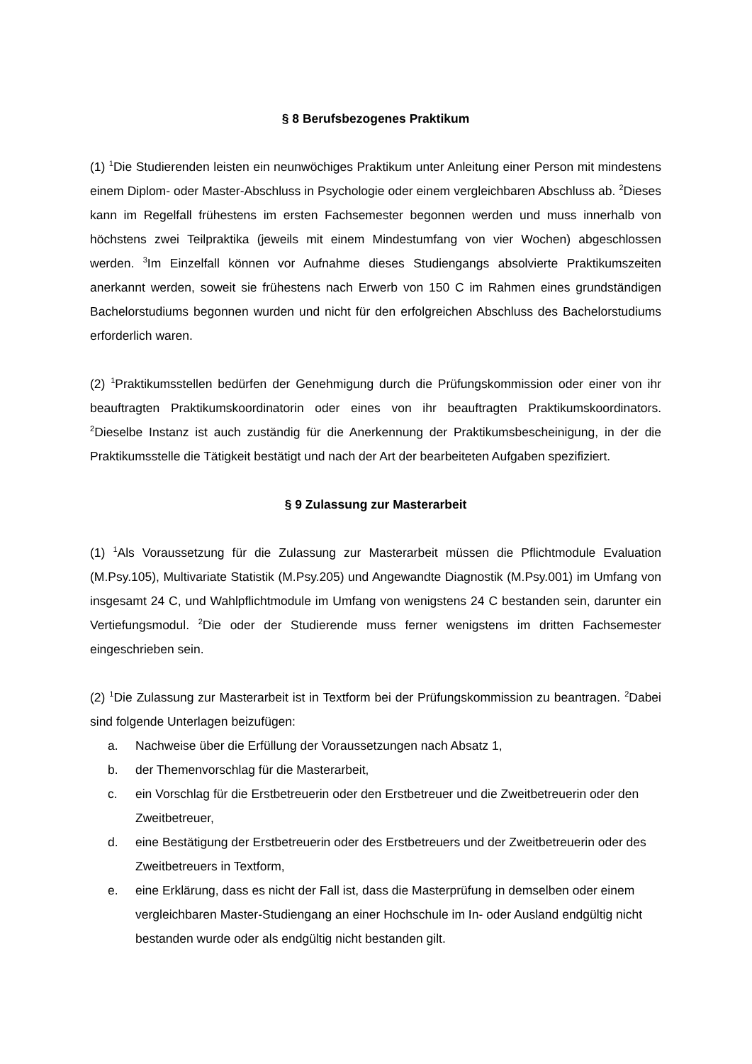§ 8 Berufsbezogenes Praktikum
(1) <sup>1</sup>Die Studierenden leisten ein neunwöchiges Praktikum unter Anleitung einer Person mit mindestens einem Diplom- oder Master-Abschluss in Psychologie oder einem vergleichbaren Abschluss ab. <sup>2</sup>Dieses kann im Regelfall frühestens im ersten Fachsemester begonnen werden und muss innerhalb von höchstens zwei Teilpraktika (jeweils mit einem Mindestumfang von vier Wochen) abgeschlossen werden. <sup>3</sup>Im Einzelfall können vor Aufnahme dieses Studiengangs absolvierte Praktikumszeiten anerkannt werden, soweit sie frühestens nach Erwerb von 150 C im Rahmen eines grundständigen Bachelorstudiums begonnen wurden und nicht für den erfolgreichen Abschluss des Bachelorstudiums erforderlich waren.
(2) <sup>1</sup>Praktikumsstellen bedürfen der Genehmigung durch die Prüfungskommission oder einer von ihr beauftragten Praktikumskoordinatorin oder eines von ihr beauftragten Praktikumskoordinators. <sup>2</sup>Dieselbe Instanz ist auch zuständig für die Anerkennung der Praktikumsbescheinigung, in der die Praktikumsstelle die Tätigkeit bestätigt und nach der Art der bearbeiteten Aufgaben spezifiziert.
§ 9 Zulassung zur Masterarbeit
(1) <sup>1</sup>Als Voraussetzung für die Zulassung zur Masterarbeit müssen die Pflichtmodule Evaluation (M.Psy.105), Multivariate Statistik (M.Psy.205) und Angewandte Diagnostik (M.Psy.001) im Umfang von insgesamt 24 C, und Wahlpflichtmodule im Umfang von wenigstens 24 C bestanden sein, darunter ein Vertiefungsmodul. <sup>2</sup>Die oder der Studierende muss ferner wenigstens im dritten Fachsemester eingeschrieben sein.
(2) <sup>1</sup>Die Zulassung zur Masterarbeit ist in Textform bei der Prüfungskommission zu beantragen. <sup>2</sup>Dabei sind folgende Unterlagen beizufügen:
a. Nachweise über die Erfüllung der Voraussetzungen nach Absatz 1,
b. der Themenvorschlag für die Masterarbeit,
c. ein Vorschlag für die Erstbetreuerin oder den Erstbetreuer und die Zweitbetreuerin oder den Zweitbetreuer,
d. eine Bestätigung der Erstbetreuerin oder des Erstbetreuers und der Zweitbetreuerin oder des Zweitbetreuers in Textform,
e. eine Erklärung, dass es nicht der Fall ist, dass die Masterprüfung in demselben oder einem vergleichbaren Master-Studiengang an einer Hochschule im In- oder Ausland endgültig nicht bestanden wurde oder als endgültig nicht bestanden gilt.